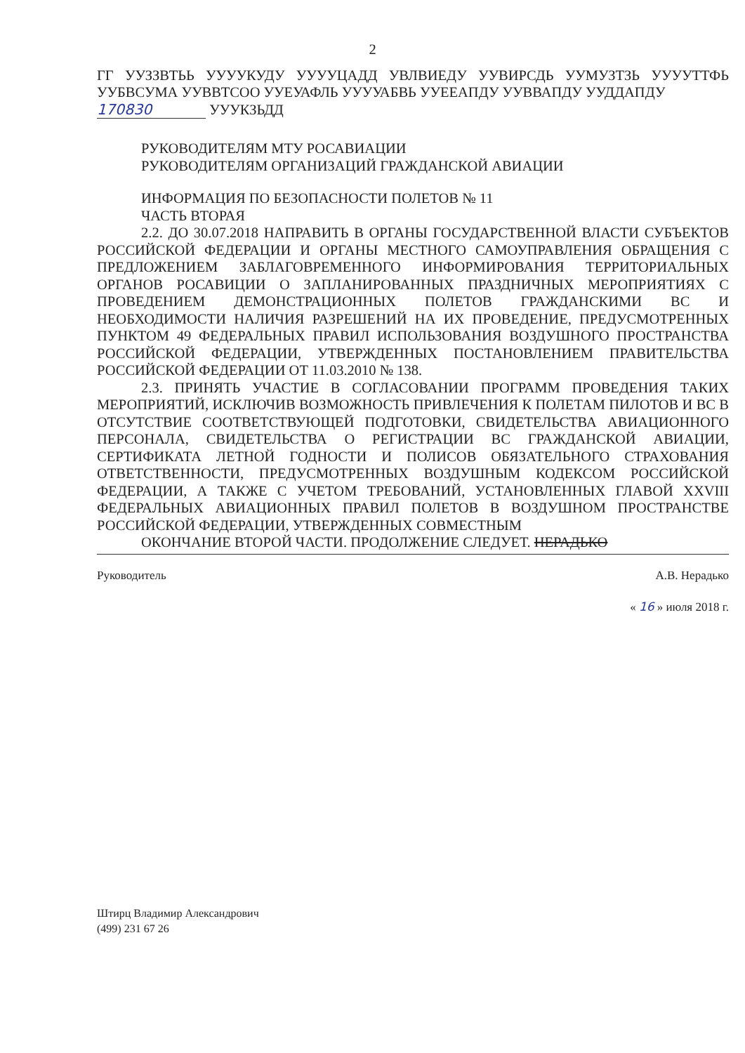2
ГГ УУЗЗВТЬЬ УУУУКУДУ УУУУЦАДД УВЛВИЕДУ УУВИРСДЬ УУМУЗТЗЬ УУУУТТФЬ УУБВСУМА УУВВТСОО УУЕУАФЛЬ УУУУАБВЬ УУЕЕАПДУ УУВВАПДУ УУДДАПДУ
170830 УУУКЗЬДД
РУКОВОДИТЕЛЯМ МТУ РОСАВИАЦИИ
РУКОВОДИТЕЛЯМ ОРГАНИЗАЦИЙ ГРАЖДАНСКОЙ АВИАЦИИ
ИНФОРМАЦИЯ ПО БЕЗОПАСНОСТИ ПОЛЕТОВ № 11
ЧАСТЬ ВТОРАЯ
2.2. ДО 30.07.2018 НАПРАВИТЬ В ОРГАНЫ ГОСУДАРСТВЕННОЙ ВЛАСТИ СУБЪЕКТОВ РОССИЙСКОЙ ФЕДЕРАЦИИ И ОРГАНЫ МЕСТНОГО САМОУПРАВЛЕНИЯ ОБРАЩЕНИЯ С ПРЕДЛОЖЕНИЕМ ЗАБЛАГОВРЕМЕННОГО ИНФОРМИРОВАНИЯ ТЕРРИТОРИАЛЬНЫХ ОРГАНОВ РОСАВИЦИИ О ЗАПЛАНИРОВАННЫХ ПРАЗДНИЧНЫХ МЕРОПРИЯТИЯХ С ПРОВЕДЕНИЕМ ДЕМОНСТРАЦИОННЫХ ПОЛЕТОВ ГРАЖДАНСКИМИ ВС И НЕОБХОДИМОСТИ НАЛИЧИЯ РАЗРЕШЕНИЙ НА ИХ ПРОВЕДЕНИЕ, ПРЕДУСМОТРЕННЫХ ПУНКТОМ 49 ФЕДЕРАЛЬНЫХ ПРАВИЛ ИСПОЛЬЗОВАНИЯ ВОЗДУШНОГО ПРОСТРАНСТВА РОССИЙСКОЙ ФЕДЕРАЦИИ, УТВЕРЖДЕННЫХ ПОСТАНОВЛЕНИЕМ ПРАВИТЕЛЬСТВА РОССИЙСКОЙ ФЕДЕРАЦИИ ОТ 11.03.2010 № 138.
2.3. ПРИНЯТЬ УЧАСТИЕ В СОГЛАСОВАНИИ ПРОГРАММ ПРОВЕДЕНИЯ ТАКИХ МЕРОПРИЯТИЙ, ИСКЛЮЧИВ ВОЗМОЖНОСТЬ ПРИВЛЕЧЕНИЯ К ПОЛЕТАМ ПИЛОТОВ И ВС В ОТСУТСТВИЕ СООТВЕТСТВУЮЩЕЙ ПОДГОТОВКИ, СВИДЕТЕЛЬСТВА АВИАЦИОННОГО ПЕРСОНАЛА, СВИДЕТЕЛЬСТВА О РЕГИСТРАЦИИ ВС ГРАЖДАНСКОЙ АВИАЦИИ, СЕРТИФИКАТА ЛЕТНОЙ ГОДНОСТИ И ПОЛИСОВ ОБЯЗАТЕЛЬНОГО СТРАХОВАНИЯ ОТВЕТСТВЕННОСТИ, ПРЕДУСМОТРЕННЫХ ВОЗДУШНЫМ КОДЕКСОМ РОССИЙСКОЙ ФЕДЕРАЦИИ, А ТАКЖЕ С УЧЕТОМ ТРЕБОВАНИЙ, УСТАНОВЛЕННЫХ ГЛАВОЙ XXVIII ФЕДЕРАЛЬНЫХ АВИАЦИОННЫХ ПРАВИЛ ПОЛЕТОВ В ВОЗДУШНОМ ПРОСТРАНСТВЕ РОССИЙСКОЙ ФЕДЕРАЦИИ, УТВЕРЖДЕННЫХ СОВМЕСТНЫМ
ОКОНЧАНИЕ ВТОРОЙ ЧАСТИ. ПРОДОЛЖЕНИЕ СЛЕДУЕТ. НЕРАДЬКО
Руководитель А.В. Нерадько
« 16 » июля 2018 г.
Штирц Владимир Александрович
(499) 231 67 26